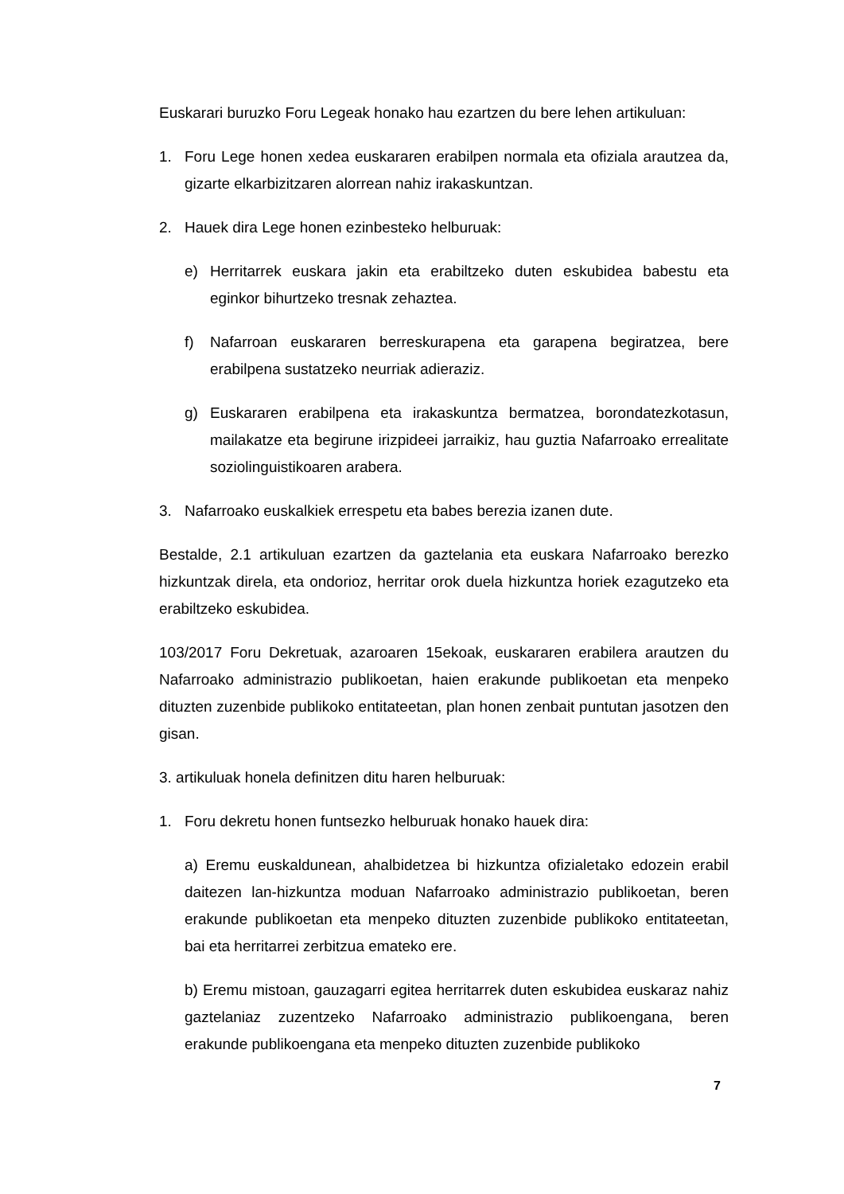Euskarari buruzko Foru Legeak honako hau ezartzen du bere lehen artikuluan:
1. Foru Lege honen xedea euskararen erabilpen normala eta ofiziala arautzea da, gizarte elkarbizitzaren alorrean nahiz irakaskuntzan.
2. Hauek dira Lege honen ezinbesteko helburuak:
e) Herritarrek euskara jakin eta erabiltzeko duten eskubidea babestu eta eginkor bihurtzeko tresnak zehaztea.
f) Nafarroan euskararen berreskurapena eta garapena begiratzea, bere erabilpena sustatzeko neurriak adieraziz.
g) Euskararen erabilpena eta irakaskuntza bermatzea, borondatezkotasun, mailakatze eta begirune irizpideei jarraikiz, hau guztia Nafarroako errealitate soziolinguistikoaren arabera.
3. Nafarroako euskalkiek errespetu eta babes berezia izanen dute.
Bestalde, 2.1 artikuluan ezartzen da gaztelania eta euskara Nafarroako berezko hizkuntzak direla, eta ondorioz, herritar orok duela hizkuntza horiek ezagutzeko eta erabiltzeko eskubidea.
103/2017 Foru Dekretuak, azaroaren 15ekoak, euskararen erabilera arautzen du Nafarroako administrazio publikoetan, haien erakunde publikoetan eta menpeko dituzten zuzenbide publikoko entitateetan, plan honen zenbait puntutan jasotzen den gisan.
3. artikuluak honela definitzen ditu haren helburuak:
1. Foru dekretu honen funtsezko helburuak honako hauek dira:
a) Eremu euskaldunean, ahalbidetzea bi hizkuntza ofizialetako edozein erabil daitezen lan-hizkuntza moduan Nafarroako administrazio publikoetan, beren erakunde publikoetan eta menpeko dituzten zuzenbide publikoko entitateetan, bai eta herritarrei zerbitzua emateko ere.
b) Eremu mistoan, gauzagarri egitea herritarrek duten eskubidea euskaraz nahiz gaztelaniaz zuzentzeko Nafarroako administrazio publikoengana, beren erakunde publikoengana eta menpeko dituzten zuzenbide publikoko
7